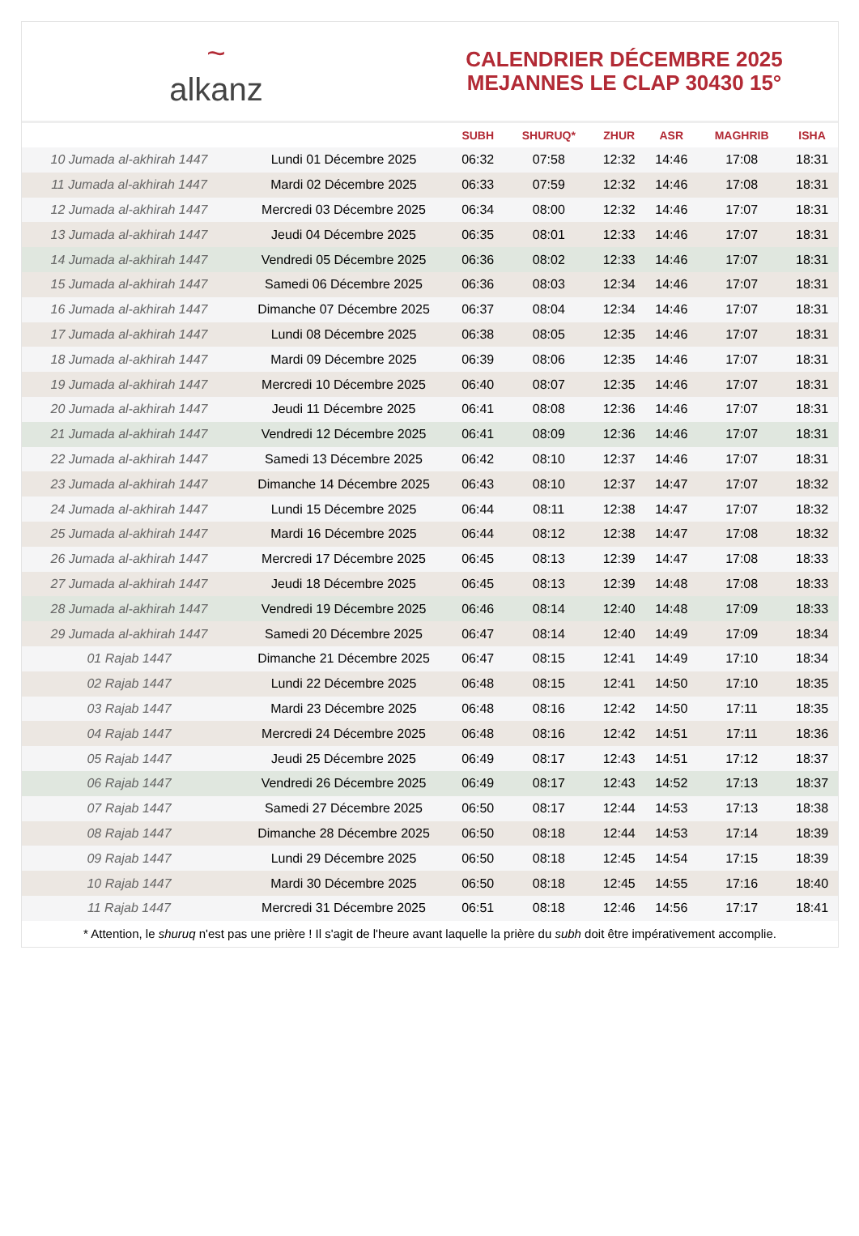~
alkanz
CALENDRIER DÉCEMBRE 2025
MEJANNES LE CLAP 30430 15°
| | | SUBH | SHURUQ* | ZHUR | ASR | MAGHRIB | ISHA |
| --- | --- | --- | --- | --- | --- | --- | --- |
| 10 Jumada al-akhirah 1447 | Lundi 01 Décembre 2025 | 06:32 | 07:58 | 12:32 | 14:46 | 17:08 | 18:31 |
| 11 Jumada al-akhirah 1447 | Mardi 02 Décembre 2025 | 06:33 | 07:59 | 12:32 | 14:46 | 17:08 | 18:31 |
| 12 Jumada al-akhirah 1447 | Mercredi 03 Décembre 2025 | 06:34 | 08:00 | 12:32 | 14:46 | 17:07 | 18:31 |
| 13 Jumada al-akhirah 1447 | Jeudi 04 Décembre 2025 | 06:35 | 08:01 | 12:33 | 14:46 | 17:07 | 18:31 |
| 14 Jumada al-akhirah 1447 | Vendredi 05 Décembre 2025 | 06:36 | 08:02 | 12:33 | 14:46 | 17:07 | 18:31 |
| 15 Jumada al-akhirah 1447 | Samedi 06 Décembre 2025 | 06:36 | 08:03 | 12:34 | 14:46 | 17:07 | 18:31 |
| 16 Jumada al-akhirah 1447 | Dimanche 07 Décembre 2025 | 06:37 | 08:04 | 12:34 | 14:46 | 17:07 | 18:31 |
| 17 Jumada al-akhirah 1447 | Lundi 08 Décembre 2025 | 06:38 | 08:05 | 12:35 | 14:46 | 17:07 | 18:31 |
| 18 Jumada al-akhirah 1447 | Mardi 09 Décembre 2025 | 06:39 | 08:06 | 12:35 | 14:46 | 17:07 | 18:31 |
| 19 Jumada al-akhirah 1447 | Mercredi 10 Décembre 2025 | 06:40 | 08:07 | 12:35 | 14:46 | 17:07 | 18:31 |
| 20 Jumada al-akhirah 1447 | Jeudi 11 Décembre 2025 | 06:41 | 08:08 | 12:36 | 14:46 | 17:07 | 18:31 |
| 21 Jumada al-akhirah 1447 | Vendredi 12 Décembre 2025 | 06:41 | 08:09 | 12:36 | 14:46 | 17:07 | 18:31 |
| 22 Jumada al-akhirah 1447 | Samedi 13 Décembre 2025 | 06:42 | 08:10 | 12:37 | 14:46 | 17:07 | 18:31 |
| 23 Jumada al-akhirah 1447 | Dimanche 14 Décembre 2025 | 06:43 | 08:10 | 12:37 | 14:47 | 17:07 | 18:32 |
| 24 Jumada al-akhirah 1447 | Lundi 15 Décembre 2025 | 06:44 | 08:11 | 12:38 | 14:47 | 17:07 | 18:32 |
| 25 Jumada al-akhirah 1447 | Mardi 16 Décembre 2025 | 06:44 | 08:12 | 12:38 | 14:47 | 17:08 | 18:32 |
| 26 Jumada al-akhirah 1447 | Mercredi 17 Décembre 2025 | 06:45 | 08:13 | 12:39 | 14:47 | 17:08 | 18:33 |
| 27 Jumada al-akhirah 1447 | Jeudi 18 Décembre 2025 | 06:45 | 08:13 | 12:39 | 14:48 | 17:08 | 18:33 |
| 28 Jumada al-akhirah 1447 | Vendredi 19 Décembre 2025 | 06:46 | 08:14 | 12:40 | 14:48 | 17:09 | 18:33 |
| 29 Jumada al-akhirah 1447 | Samedi 20 Décembre 2025 | 06:47 | 08:14 | 12:40 | 14:49 | 17:09 | 18:34 |
| 01 Rajab 1447 | Dimanche 21 Décembre 2025 | 06:47 | 08:15 | 12:41 | 14:49 | 17:10 | 18:34 |
| 02 Rajab 1447 | Lundi 22 Décembre 2025 | 06:48 | 08:15 | 12:41 | 14:50 | 17:10 | 18:35 |
| 03 Rajab 1447 | Mardi 23 Décembre 2025 | 06:48 | 08:16 | 12:42 | 14:50 | 17:11 | 18:35 |
| 04 Rajab 1447 | Mercredi 24 Décembre 2025 | 06:48 | 08:16 | 12:42 | 14:51 | 17:11 | 18:36 |
| 05 Rajab 1447 | Jeudi 25 Décembre 2025 | 06:49 | 08:17 | 12:43 | 14:51 | 17:12 | 18:37 |
| 06 Rajab 1447 | Vendredi 26 Décembre 2025 | 06:49 | 08:17 | 12:43 | 14:52 | 17:13 | 18:37 |
| 07 Rajab 1447 | Samedi 27 Décembre 2025 | 06:50 | 08:17 | 12:44 | 14:53 | 17:13 | 18:38 |
| 08 Rajab 1447 | Dimanche 28 Décembre 2025 | 06:50 | 08:18 | 12:44 | 14:53 | 17:14 | 18:39 |
| 09 Rajab 1447 | Lundi 29 Décembre 2025 | 06:50 | 08:18 | 12:45 | 14:54 | 17:15 | 18:39 |
| 10 Rajab 1447 | Mardi 30 Décembre 2025 | 06:50 | 08:18 | 12:45 | 14:55 | 17:16 | 18:40 |
| 11 Rajab 1447 | Mercredi 31 Décembre 2025 | 06:51 | 08:18 | 12:46 | 14:56 | 17:17 | 18:41 |
* Attention, le shuruq n'est pas une prière ! Il s'agit de l'heure avant laquelle la prière du subh doit être impérativement accomplie.